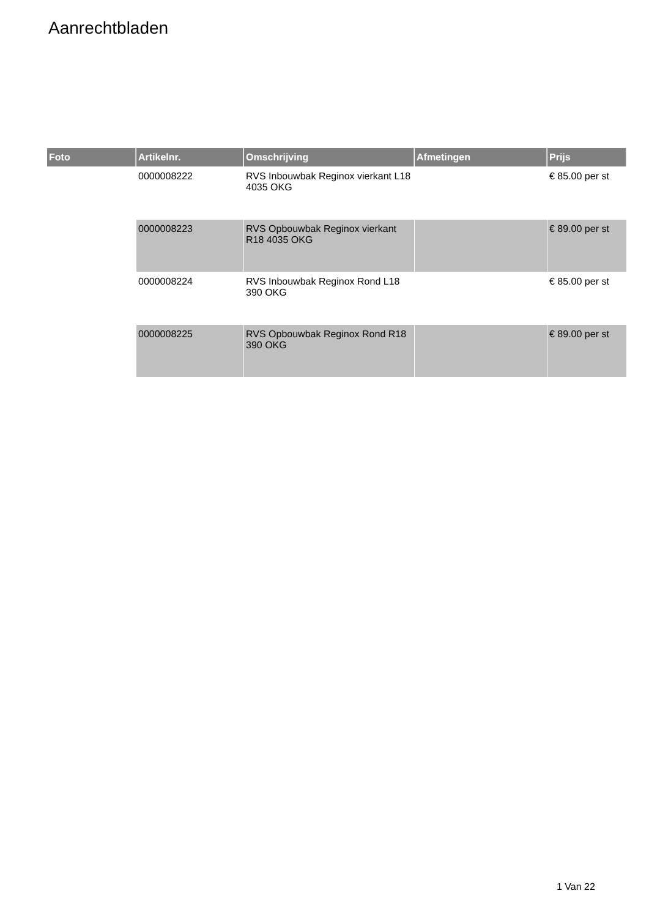Aanrechtbladen
| Foto | Artikelnr. | Omschrijving | Afmetingen | Prijs |
| --- | --- | --- | --- | --- |
| | 0000008222 | RVS Inbouwbak Reginox vierkant L18 4035 OKG | | € 85.00 per st |
| | 0000008223 | RVS Opbouwbak Reginox vierkant R18 4035 OKG | | € 89.00 per st |
| | 0000008224 | RVS Inbouwbak Reginox Rond L18 390 OKG | | € 85.00 per st |
| | 0000008225 | RVS Opbouwbak Reginox Rond R18 390 OKG | | € 89.00 per st |
1 Van 22